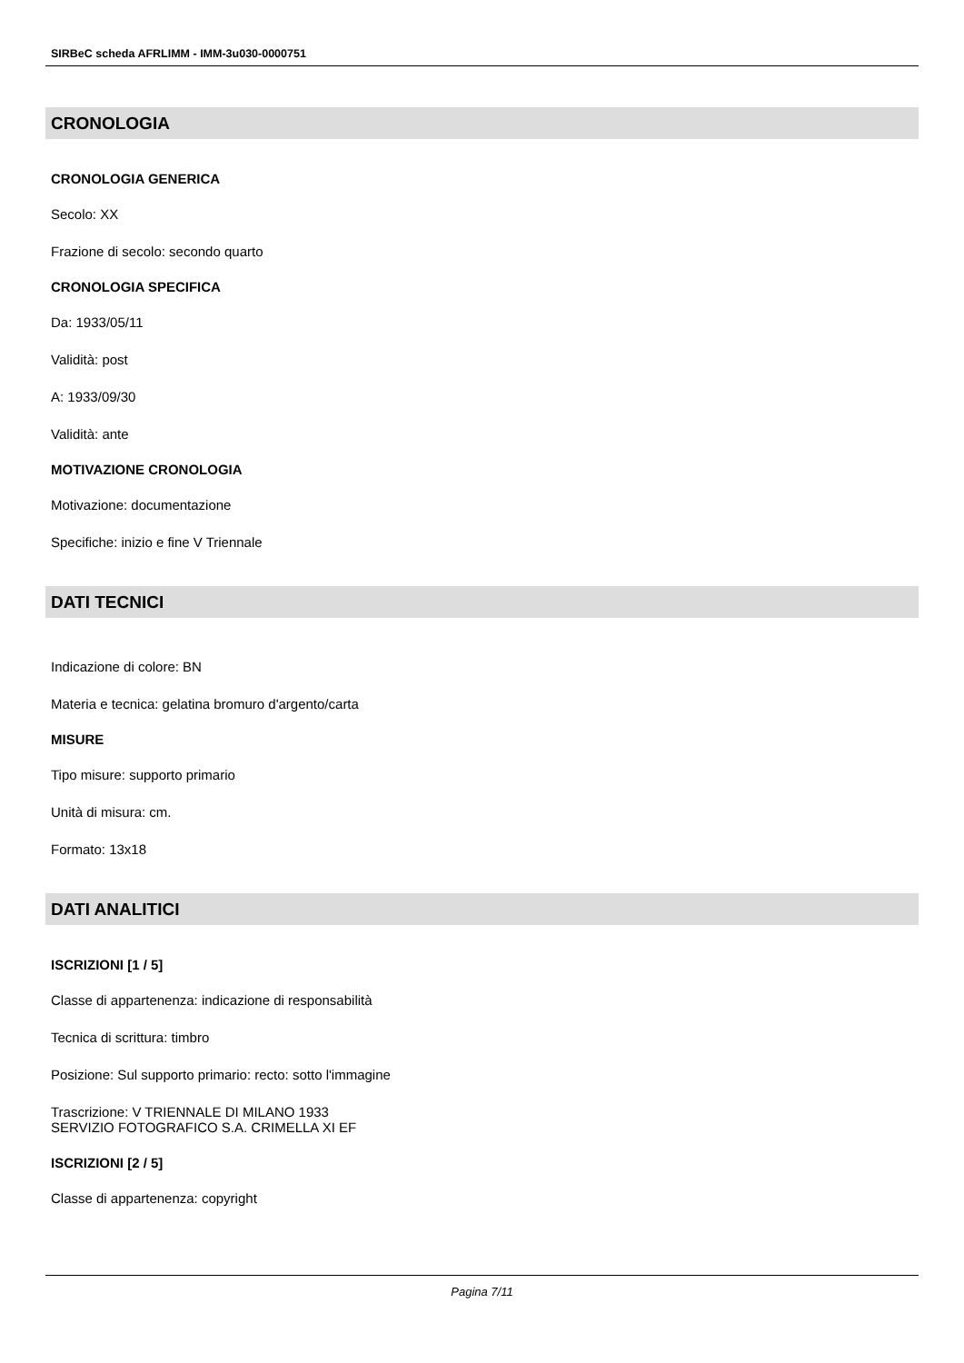SIRBeC scheda AFRLIMM - IMM-3u030-0000751
CRONOLOGIA
CRONOLOGIA GENERICA
Secolo: XX
Frazione di secolo: secondo quarto
CRONOLOGIA SPECIFICA
Da: 1933/05/11
Validità: post
A: 1933/09/30
Validità: ante
MOTIVAZIONE CRONOLOGIA
Motivazione: documentazione
Specifiche: inizio e fine V Triennale
DATI TECNICI
Indicazione di colore: BN
Materia e tecnica: gelatina bromuro d'argento/carta
MISURE
Tipo misure: supporto primario
Unità di misura: cm.
Formato: 13x18
DATI ANALITICI
ISCRIZIONI [1 / 5]
Classe di appartenenza: indicazione di responsabilità
Tecnica di scrittura: timbro
Posizione: Sul supporto primario: recto: sotto l'immagine
Trascrizione: V TRIENNALE DI MILANO 1933
SERVIZIO FOTOGRAFICO S.A. CRIMELLA XI EF
ISCRIZIONI [2 / 5]
Classe di appartenenza: copyright
Pagina 7/11